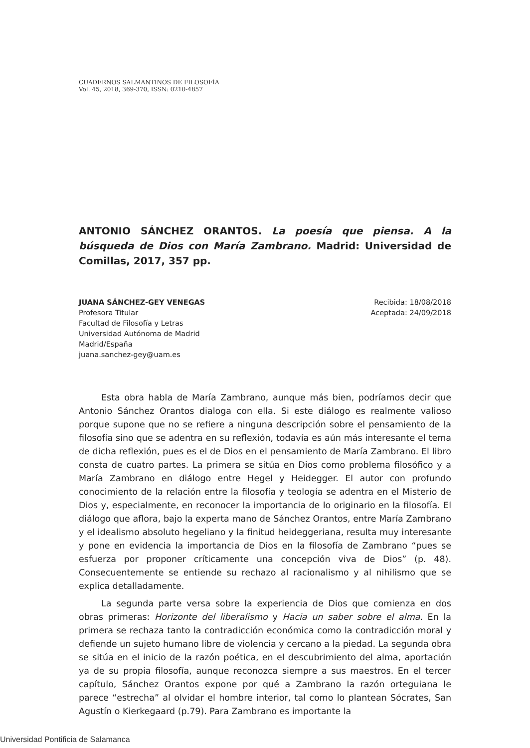CUADERNOS SALMANTINOS DE FILOSOFÍA
Vol. 45, 2018, 369-370, ISSN: 0210-4857
ANTONIO SÁNCHEZ ORANTOS. La poesía que piensa. A la búsqueda de Dios con María Zambrano. Madrid: Universidad de Comillas, 2017, 357 pp.
JUANA SÁNCHEZ-GEY VENEGAS
Profesora Titular
Facultad de Filosofía y Letras
Universidad Autónoma de Madrid
Madrid/España
juana.sanchez-gey@uam.es
Recibida: 18/08/2018
Aceptada: 24/09/2018
Esta obra habla de María Zambrano, aunque más bien, podríamos decir que Antonio Sánchez Orantos dialoga con ella. Si este diálogo es realmente valioso porque supone que no se refiere a ninguna descripción sobre el pensamiento de la filosofía sino que se adentra en su reflexión, todavía es aún más interesante el tema de dicha reflexión, pues es el de Dios en el pensamiento de María Zambrano. El libro consta de cuatro partes. La primera se sitúa en Dios como problema filosófico y a María Zambrano en diálogo entre Hegel y Heidegger. El autor con profundo conocimiento de la relación entre la filosofía y teología se adentra en el Misterio de Dios y, especialmente, en reconocer la importancia de lo originario en la filosofía. El diálogo que aflora, bajo la experta mano de Sánchez Orantos, entre María Zambrano y el idealismo absoluto hegeliano y la finitud heideggeriana, resulta muy interesante y pone en evidencia la importancia de Dios en la filosofía de Zambrano “pues se esfuerza por proponer críticamente una concepción viva de Dios” (p. 48). Consecuentemente se entiende su rechazo al racionalismo y al nihilismo que se explica detalladamente.
La segunda parte versa sobre la experiencia de Dios que comienza en dos obras primeras: Horizonte del liberalismo y Hacia un saber sobre el alma. En la primera se rechaza tanto la contradicción económica como la contradicción moral y defiende un sujeto humano libre de violencia y cercano a la piedad. La segunda obra se sitúa en el inicio de la razón poética, en el descubrimiento del alma, aportación ya de su propia filosofía, aunque reconozca siempre a sus maestros. En el tercer capítulo, Sánchez Orantos expone por qué a Zambrano la razón orteguiana le parece “estrecha” al olvidar el hombre interior, tal como lo plantean Sócrates, San Agustín o Kierkegaard (p.79). Para Zambrano es importante la
Universidad Pontificia de Salamanca